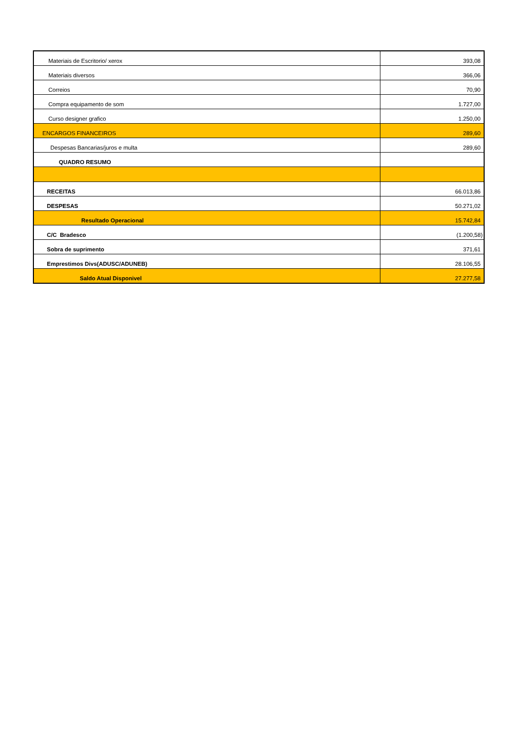| Materiais de Escritorio/ xerox | 393,08 |
| Materiais diversos | 366,06 |
| Correios | 70,90 |
| Compra equipamento de som | 1.727,00 |
| Curso designer grafico | 1.250,00 |
| ENCARGOS FINANCEIROS | 289,60 |
| Despesas Bancarias/juros e multa | 289,60 |
| QUADRO RESUMO | |
| RECEITAS | 66.013,86 |
| DESPESAS | 50.271,02 |
| Resultado Operacional | 15.742,84 |
| C/C Bradesco | (1.200,58) |
| Sobra de suprimento | 371,61 |
| Emprestimos Divs(ADUSC/ADUNEB) | 28.106,55 |
| Saldo Atual Disponivel | 27.277,58 |